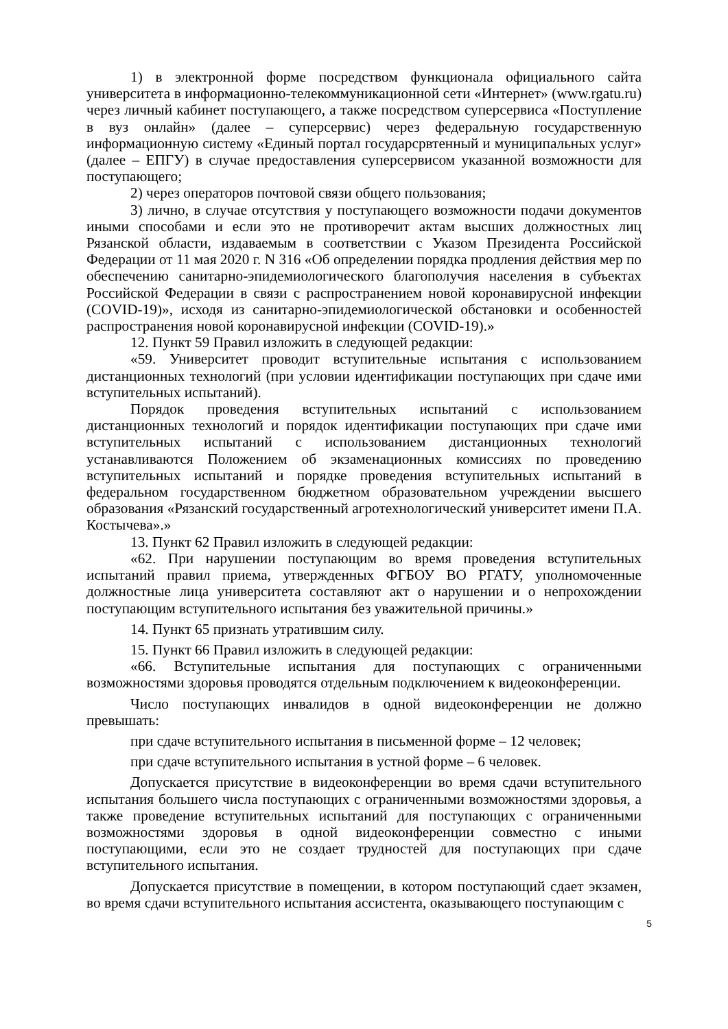1) в электронной форме посредством функционала официального сайта университета в информационно-телекоммуникационной сети «Интернет» (www.rgatu.ru) через личный кабинет поступающего, а также посредством суперсервиса «Поступление в вуз онлайн» (далее – суперсервис) через федеральную государственную информационную систему «Единый портал государсрвтенный и муниципальных услуг» (далее – ЕПГУ) в случае предоставления суперсервисом указанной возможности для поступающего;
2) через операторов почтовой связи общего пользования;
3) лично, в случае отсутствия у поступающего возможности подачи документов иными способами и если это не противоречит актам высших должностных лиц Рязанской области, издаваемым в соответствии с Указом Президента Российской Федерации от 11 мая 2020 г. N 316 «Об определении порядка продления действия мер по обеспечению санитарно-эпидемиологического благополучия населения в субъектах Российской Федерации в связи с распространением новой коронавирусной инфекции (COVID-19)», исходя из санитарно-эпидемиологической обстановки и особенностей распространения новой коронавирусной инфекции (COVID-19).»
12. Пункт 59 Правил изложить в следующей редакции:
«59. Университет проводит вступительные испытания с использованием дистанционных технологий (при условии идентификации поступающих при сдаче ими вступительных испытаний).
Порядок проведения вступительных испытаний с использованием дистанционных технологий и порядок идентификации поступающих при сдаче ими вступительных испытаний с использованием дистанционных технологий устанавливаются Положением об экзаменационных комиссиях по проведению вступительных испытаний и порядке проведения вступительных испытаний в федеральном государственном бюджетном образовательном учреждении высшего образования «Рязанский государственный агротехнологический университет имени П.А. Костычева».»
13. Пункт 62 Правил изложить в следующей редакции:
«62. При нарушении поступающим во время проведения вступительных испытаний правил приема, утвержденных ФГБОУ ВО РГАТУ, уполномоченные должностные лица университета составляют акт о нарушении и о непрохождении поступающим вступительного испытания без уважительной причины.»
14. Пункт 65 признать утратившим силу.
15. Пункт 66 Правил изложить в следующей редакции:
«66. Вступительные испытания для поступающих с ограниченными возможностями здоровья проводятся отдельным подключением к видеоконференции.
Число поступающих инвалидов в одной видеоконференции не должно превышать:
при сдаче вступительного испытания в письменной форме – 12 человек;
при сдаче вступительного испытания в устной форме – 6 человек.
Допускается присутствие в видеоконференции во время сдачи вступительного испытания большего числа поступающих с ограниченными возможностями здоровья, а также проведение вступительных испытаний для поступающих с ограниченными возможностями здоровья в одной видеоконференции совместно с иными поступающими, если это не создает трудностей для поступающих при сдаче вступительного испытания.
Допускается присутствие в помещении, в котором поступающий сдает экзамен, во время сдачи вступительного испытания ассистента, оказывающего поступающим с
5